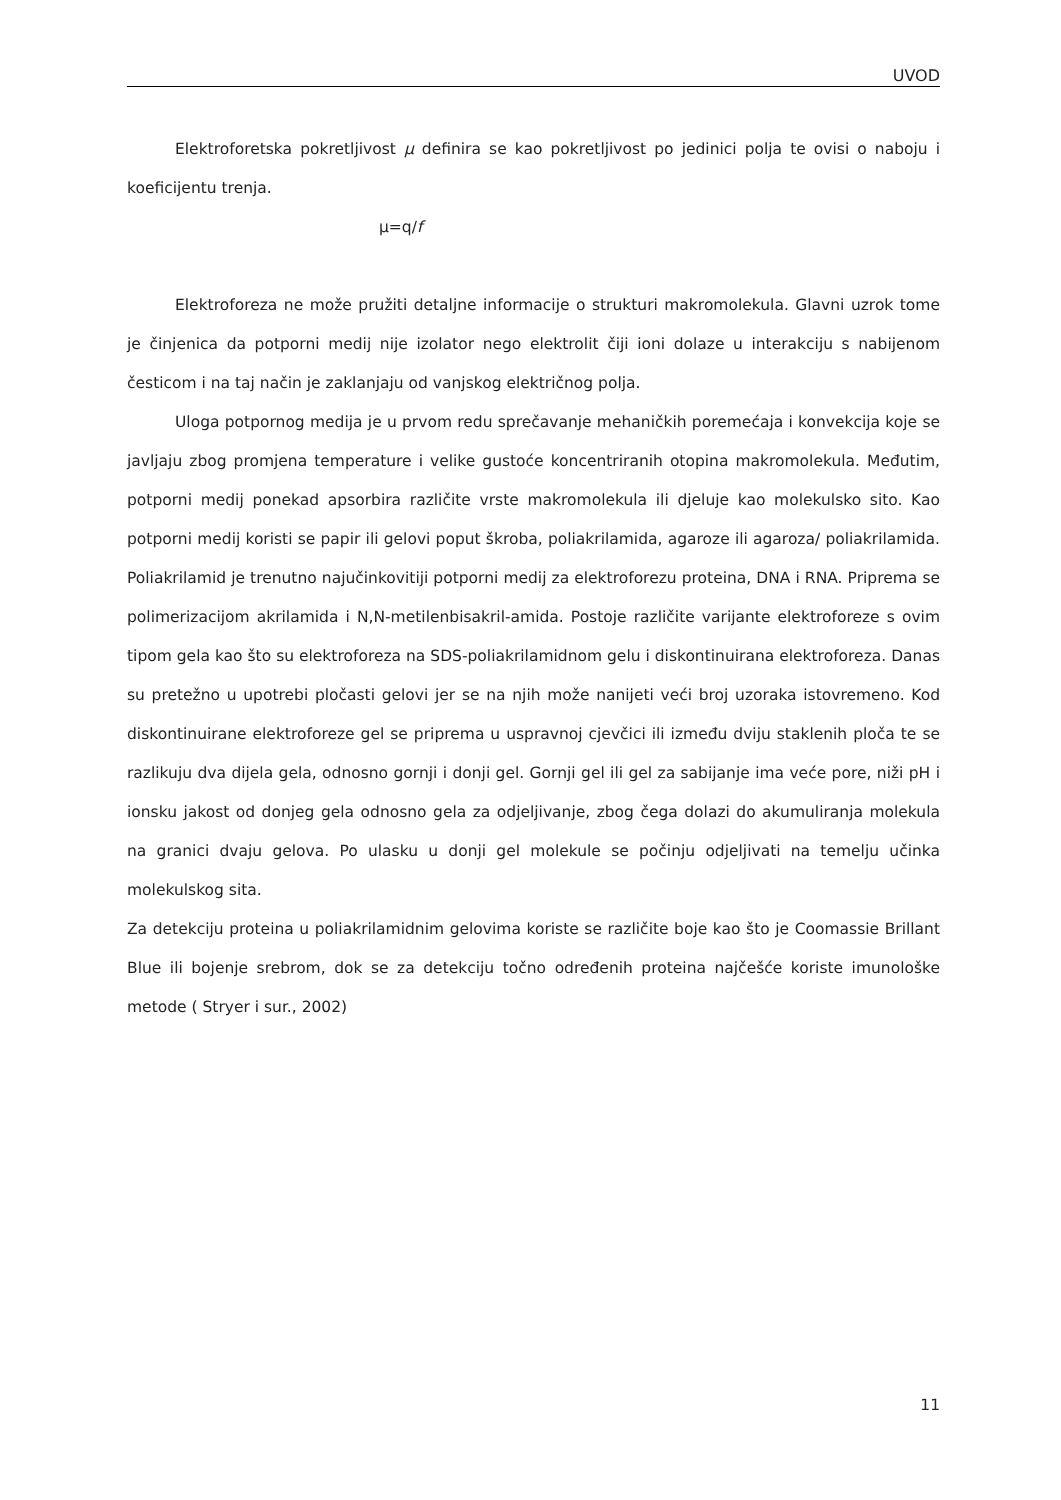UVOD
Elektroforetska pokretljivost μ definira se kao pokretljivost po jedinici polja te ovisi o naboju i koeficijentu trenja.
μ=q/f
Elektroforeza ne može pružiti detaljne informacije o strukturi makromolekula. Glavni uzrok tome je činjenica da potporni medij nije izolator nego elektrolit čiji ioni dolaze u interakciju s nabijenom česticom i na taj način je zaklanjaju od vanjskog električnog polja.
Uloga potpornog medija je u prvom redu sprečavanje mehaničkih poremećaja i konvekcija koje se javljaju zbog promjena temperature i velike gustoće koncentriranih otopina makromolekula. Međutim, potporni medij ponekad apsorbira različite vrste makromolekula ili djeluje kao molekulsko sito. Kao potporni medij koristi se papir ili gelovi poput škroba, poliakrilamida, agaroze ili agaroza/ poliakrilamida. Poliakrilamid je trenutno najučinkovitiji potporni medij za elektroforezu proteina, DNA i RNA. Priprema se polimerizacijom akrilamida i N,N-metilenbisakril-amida. Postoje različite varijante elektroforeze s ovim tipom gela kao što su elektroforeza na SDS-poliakrilamidnom gelu i diskontinuirana elektroforeza. Danas su pretežno u upotrebi pločasti gelovi jer se na njih može nanijeti veći broj uzoraka istovremeno. Kod diskontinuirane elektroforeze gel se priprema u uspravnoj cjevčici ili između dviju staklenih ploča te se razlikuju dva dijela gela, odnosno gornji i donji gel. Gornji gel ili gel za sabijanje ima veće pore, niži pH i ionsku jakost od donjeg gela odnosno gela za odjeljivanje, zbog čega dolazi do akumuliranja molekula na granici dvaju gelova. Po ulasku u donji gel molekule se počinju odjeljivati na temelju učinka molekulskog sita.
Za detekciju proteina u poliakrilamidnim gelovima koriste se različite boje kao što je Coomassie Brillant Blue ili bojenje srebrom, dok se za detekciju točno određenih proteina najčešće koriste imunološke metode ( Stryer i sur., 2002)
11